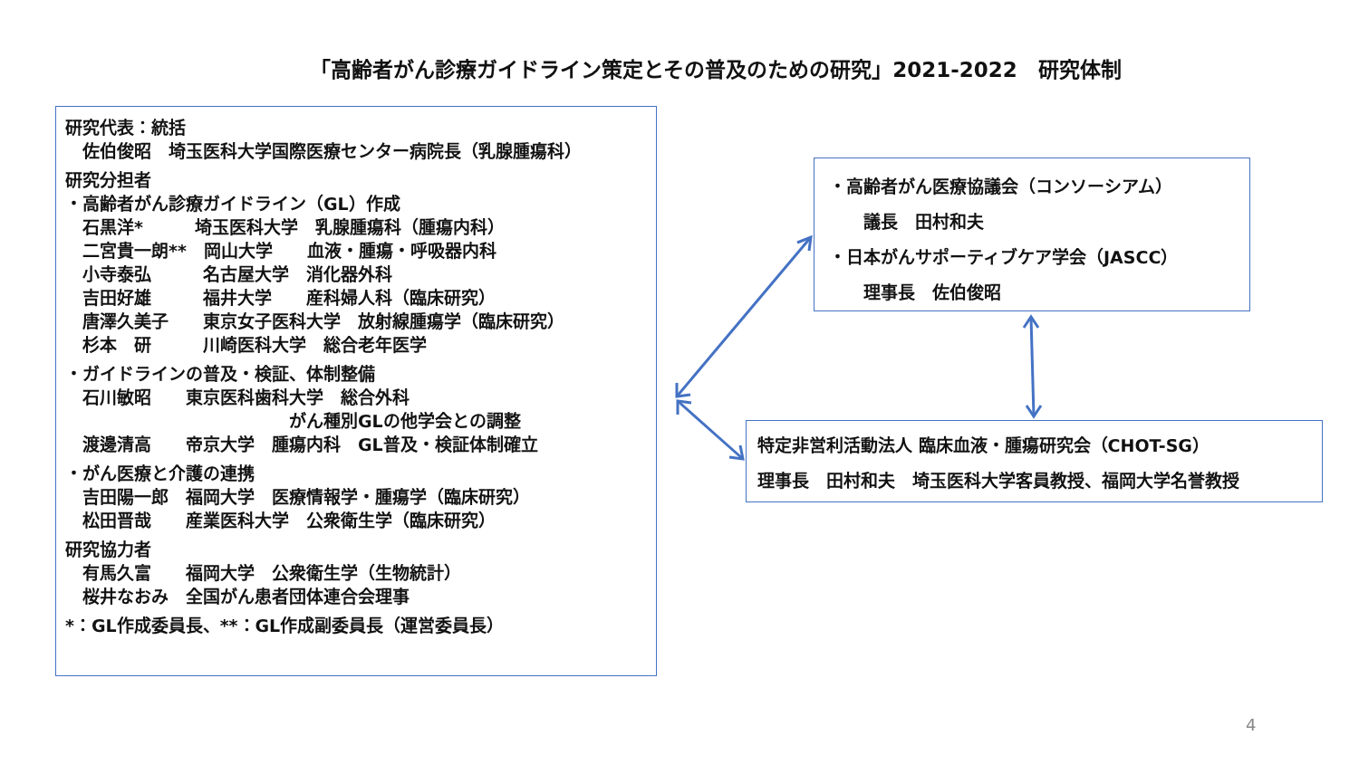「高齢者がん診療ガイドライン策定とその普及のための研究」2021-2022　研究体制
研究代表：統括
　佐伯俊昭　埼玉医科大学国際医療センター病院長（乳腺腫瘍科）
研究分担者
・高齢者がん診療ガイドライン（GL）作成
　石黒洋*　　　埼玉医科大学　乳腺腫瘍科（腫瘍内科）
　二宮貴一朗**　岡山大学　　血液・腫瘍・呼吸器内科
　小寺泰弘　　　名古屋大学　消化器外科
　吉田好雄　　　福井大学　　産科婦人科（臨床研究）
　唐澤久美子　　東京女子医科大学　放射線腫瘍学（臨床研究）
　杉本　研　　　川崎医科大学　総合老年医学
・ガイドラインの普及・検証、体制整備
　石川敏昭　　東京医科歯科大学　総合外科
　　　　　　　　　　　　　がん種別GLの他学会との調整
　渡邊清高　　帝京大学　腫瘍内科　GL普及・検証体制確立
・がん医療と介護の連携
　吉田陽一郎　福岡大学　医療情報学・腫瘍学（臨床研究）
　松田晋哉　　産業医科大学　公衆衛生学（臨床研究）
研究協力者
　有馬久富　　福岡大学　公衆衛生学（生物統計）
　桜井なおみ　全国がん患者団体連合会理事
*：GL作成委員長、**：GL作成副委員長（運営委員長）
・高齢者がん医療協議会（コンソーシアム） 　　議長　田村和夫 ・日本がんサポーティブケア学会（JASCC） 　　理事長　佐伯俊昭
特定非営利活動法人 臨床血液・腫瘍研究会（CHOT-SG） 理事長　田村和夫　埼玉医科大学客員教授、福岡大学名誉教授
4